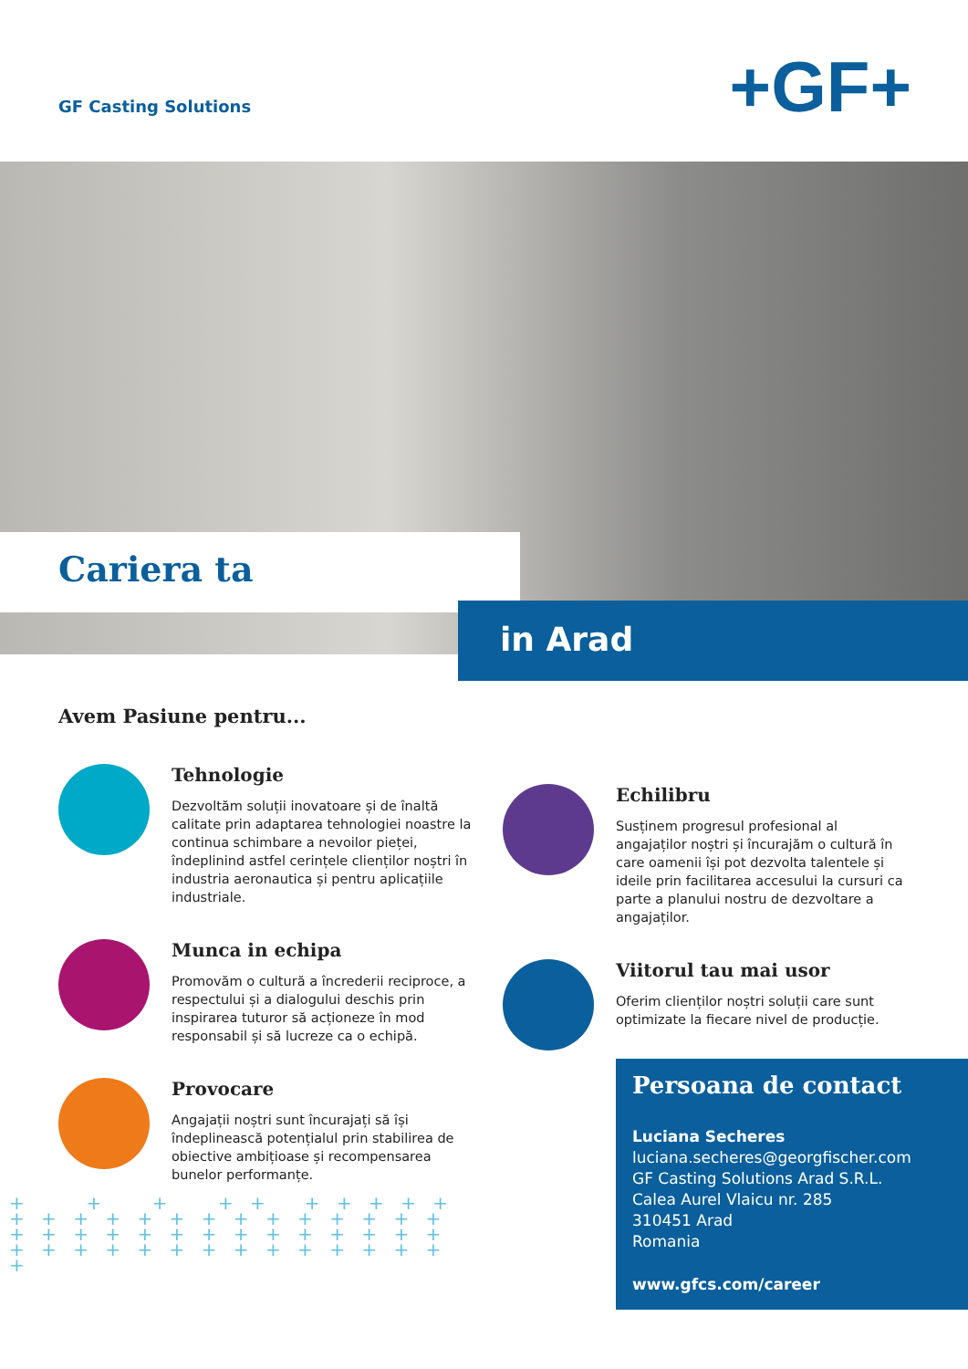GF Casting Solutions +GF+
Cariera ta
in Arad
Avem Pasiune pentru...
Tehnologie
Dezvoltăm soluții inovatoare și de înaltă calitate prin adaptarea tehnologiei noastre la continua schimbare a nevoilor pieței, îndeplinind astfel cerințele clienților noștri în industria aeronautica și pentru aplicațiile industriale.
Munca in echipa
Promovăm o cultură a încrederii reciproce, a respectului și a dialogului deschis prin inspirarea tuturor să acționeze în mod responsabil și să lucreze ca o echipă.
Provocare
Angajații noștri sunt încurajați să își îndeplinească potențialul prin stabilirea de obiective ambițioase și recompensarea bunelor performanțe.
Echilibru
Susținem progresul profesional al angajaților noștri și încurajăm o cultură în care oamenii își pot dezvolta talentele și ideile prin facilitarea accesului la cursuri ca parte a planului nostru de dezvoltare a angajaților.
Viitorul tau mai usor
Oferim clienților noștri soluții care sunt optimizate la fiecare nivel de producție.
Persoana de contact
Luciana Secheres
luciana.secheres@georgfischer.com
GF Casting Solutions Arad S.R.L.
Calea Aurel Vlaicu nr. 285
310451 Arad
Romania
www.gfcs.com/career
+ + + + + + + + + + + + + + + + + + + + + + + + + + + + + + + + + + + + + + + + + + + + + + + + + + + + +